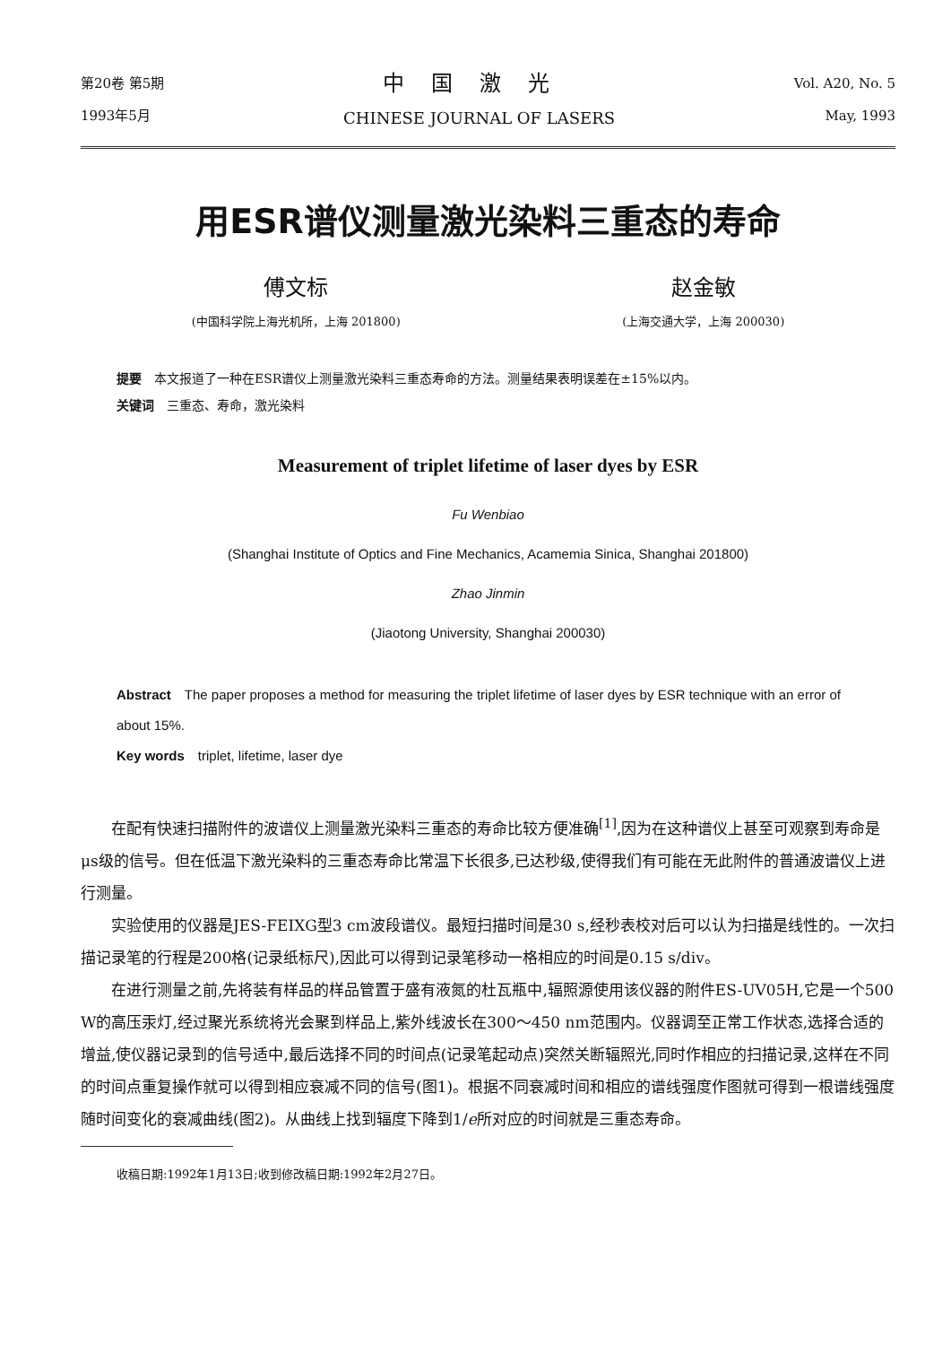第20卷 第5期
1993年5月
中国激光
CHINESE JOURNAL OF LASERS
Vol. A20, No. 5
May, 1993
用ESR谱仪测量激光染料三重态的寿命
傅文标
(中国科学院上海光机所，上海 201800)
赵金敏
(上海交通大学，上海 200030)
提要　本文报道了一种在ESR谱仪上测量激光染料三重态寿命的方法。测量结果表明误差在±15%以内。
关键词　三重态、寿命，激光染料
Measurement of triplet lifetime of laser dyes by ESR
Fu Wenbiao
(Shanghai Institute of Optics and Fine Mechanics, Acamemia Sinica, Shanghai 201800)
Zhao Jinmin
(Jiaotong University, Shanghai 200030)
Abstract　The paper proposes a method for measuring the triplet lifetime of laser dyes by ESR technique with an error of about 15%.
Key words　triplet, lifetime, laser dye
在配有快速扫描附件的波谱仪上测量激光染料三重态的寿命比较方便准确<sup>[1]</sup>,因为在这种谱仪上甚至可观察到寿命是μs级的信号。但在低温下激光染料的三重态寿命比常温下长很多,已达秒级,使得我们有可能在无此附件的普通波谱仪上进行测量。
实验使用的仪器是JES-FEIXG型3 cm波段谱仪。最短扫描时间是30 s,经秒表校对后可以认为扫描是线性的。一次扫描记录笔的行程是200格(记录纸标尺),因此可以得到记录笔移动一格相应的时间是0.15 s/div。
在进行测量之前,先将装有样品的样品管置于盛有液氮的杜瓦瓶中,辐照源使用该仪器的附件ES-UV05H,它是一个500 W的高压汞灯,经过聚光系统将光会聚到样品上,紫外线波长在300～450 nm范围内。仪器调至正常工作状态,选择合适的增益,使仪器记录到的信号适中,最后选择不同的时间点(记录笔起动点)突然关断辐照光,同时作相应的扫描记录,这样在不同的时间点重复操作就可以得到相应衰减不同的信号(图1)。根据不同衰减时间和相应的谱线强度作图就可得到一根谱线强度随时间变化的衰减曲线(图2)。从曲线上找到辐度下降到1/e所对应的时间就是三重态寿命。
收稿日期:1992年1月13日;收到修改稿日期:1992年2月27日。